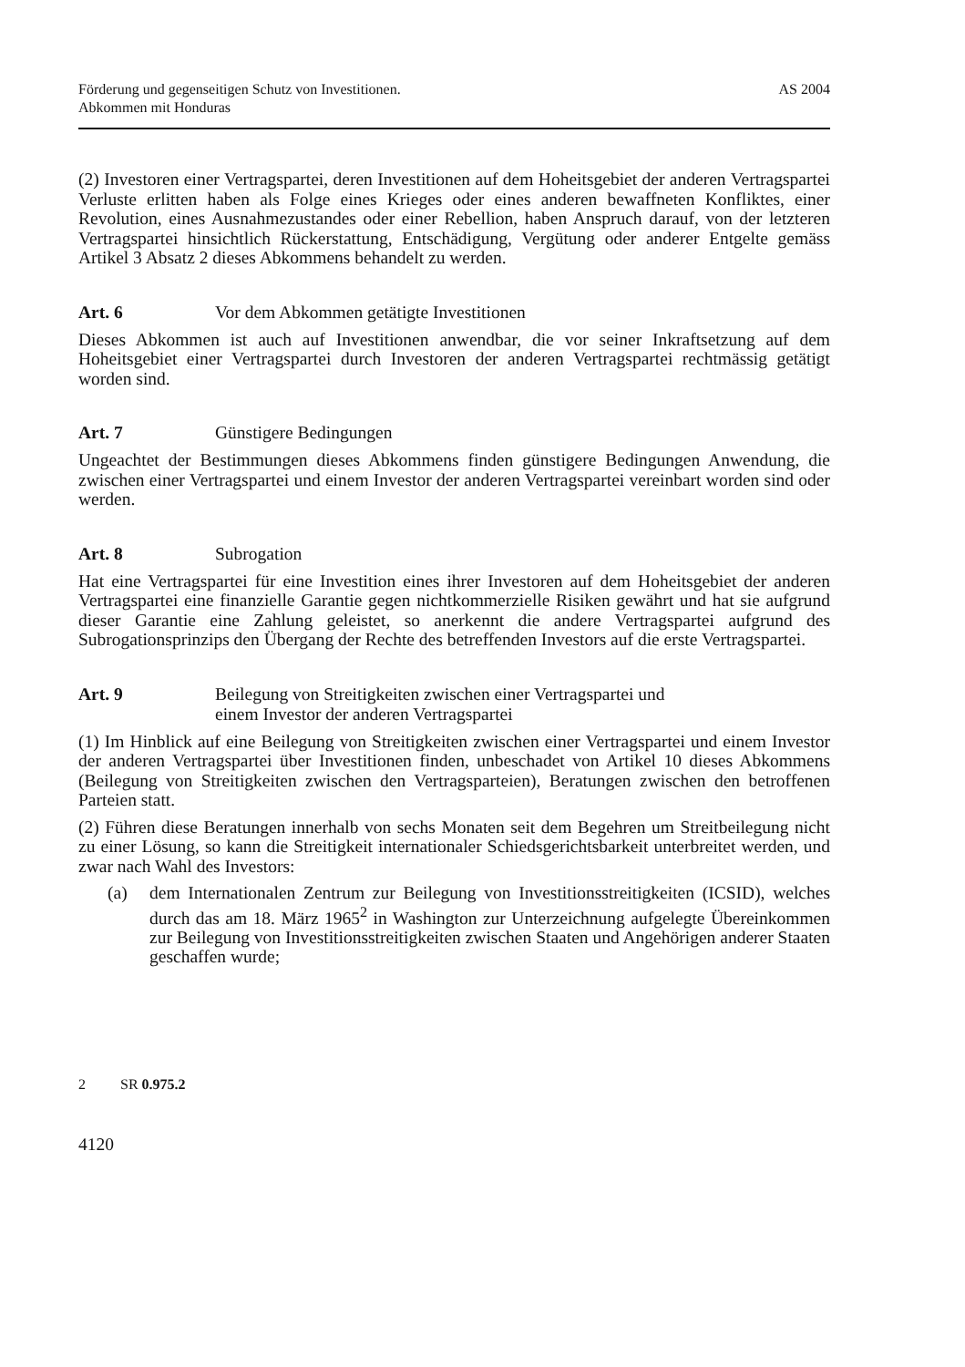Förderung und gegenseitigen Schutz von Investitionen.
Abkommen mit Honduras
AS 2004
(2) Investoren einer Vertragspartei, deren Investitionen auf dem Hoheitsgebiet der anderen Vertragspartei Verluste erlitten haben als Folge eines Krieges oder eines anderen bewaffneten Konfliktes, einer Revolution, eines Ausnahmezustandes oder einer Rebellion, haben Anspruch darauf, von der letzteren Vertragspartei hinsichtlich Rückerstattung, Entschädigung, Vergütung oder anderer Entgelte gemäss Artikel 3 Absatz 2 dieses Abkommens behandelt zu werden.
Art. 6 Vor dem Abkommen getätigte Investitionen
Dieses Abkommen ist auch auf Investitionen anwendbar, die vor seiner Inkraftsetzung auf dem Hoheitsgebiet einer Vertragspartei durch Investoren der anderen Vertragspartei rechtmässig getätigt worden sind.
Art. 7 Günstigere Bedingungen
Ungeachtet der Bestimmungen dieses Abkommens finden günstigere Bedingungen Anwendung, die zwischen einer Vertragspartei und einem Investor der anderen Vertragspartei vereinbart worden sind oder werden.
Art. 8 Subrogation
Hat eine Vertragspartei für eine Investition eines ihrer Investoren auf dem Hoheitsgebiet der anderen Vertragspartei eine finanzielle Garantie gegen nichtkommerzielle Risiken gewährt und hat sie aufgrund dieser Garantie eine Zahlung geleistet, so anerkennt die andere Vertragspartei aufgrund des Subrogationsprinzips den Übergang der Rechte des betreffenden Investors auf die erste Vertragspartei.
Art. 9 Beilegung von Streitigkeiten zwischen einer Vertragspartei und
einem Investor der anderen Vertragspartei
(1) Im Hinblick auf eine Beilegung von Streitigkeiten zwischen einer Vertragspartei und einem Investor der anderen Vertragspartei über Investitionen finden, unbeschadet von Artikel 10 dieses Abkommens (Beilegung von Streitigkeiten zwischen den Vertragsparteien), Beratungen zwischen den betroffenen Parteien statt.
(2) Führen diese Beratungen innerhalb von sechs Monaten seit dem Begehren um Streitbeilegung nicht zu einer Lösung, so kann die Streitigkeit internationaler Schiedsgerichtsbarkeit unterbreitet werden, und zwar nach Wahl des Investors:
(a)
dem Internationalen Zentrum zur Beilegung von Investitionsstreitigkeiten (ICSID), welches durch das am 18. März 1965<sup>2</sup> in Washington zur Unterzeichnung aufgelegte Übereinkommen zur Beilegung von Investitionsstreitigkeiten zwischen Staaten und Angehörigen anderer Staaten geschaffen wurde;
2 SR 0.975.2
4120